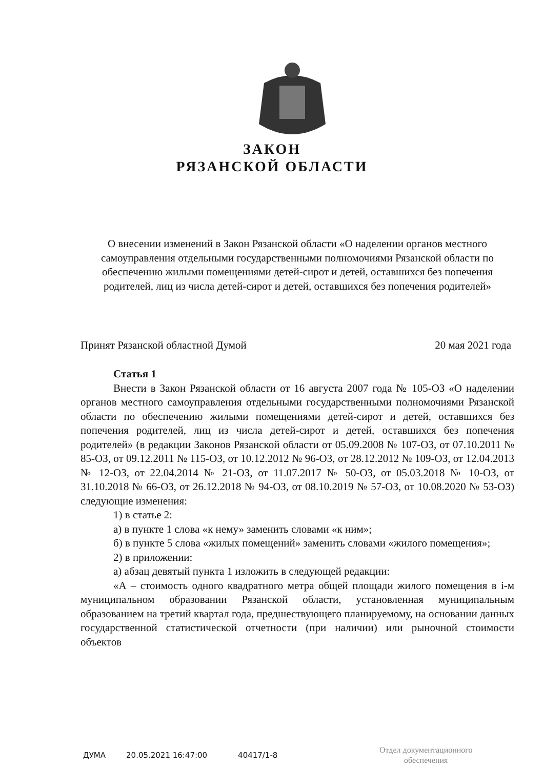ЗАКОН
РЯЗАНСКОЙ ОБЛАСТИ
О внесении изменений в Закон Рязанской области «О наделении органов местного самоуправления отдельными государственными полномочиями Рязанской области по обеспечению жилыми помещениями детей-сирот и детей, оставшихся без попечения родителей, лиц из числа детей-сирот и детей, оставшихся без попечения родителей»
Принят Рязанской областной Думой 20 мая 2021 года
Статья 1
Внести в Закон Рязанской области от 16 августа 2007 года № 105-ОЗ «О наделении органов местного самоуправления отдельными государственными полномочиями Рязанской области по обеспечению жилыми помещениями детей-сирот и детей, оставшихся без попечения родителей, лиц из числа детей-сирот и детей, оставшихся без попечения родителей» (в редакции Законов Рязанской области от 05.09.2008 № 107-ОЗ, от 07.10.2011 № 85-ОЗ, от 09.12.2011 № 115-ОЗ, от 10.12.2012 № 96-ОЗ, от 28.12.2012 № 109-ОЗ, от 12.04.2013 № 12-ОЗ, от 22.04.2014 № 21-ОЗ, от 11.07.2017 № 50-ОЗ, от 05.03.2018 № 10-ОЗ, от 31.10.2018 № 66-ОЗ, от 26.12.2018 № 94-ОЗ, от 08.10.2019 № 57-ОЗ, от 10.08.2020 № 53-ОЗ) следующие изменения:
1) в статье 2:
а) в пункте 1 слова «к нему» заменить словами «к ним»;
б) в пункте 5 слова «жилых помещений» заменить словами «жилого помещения»;
2) в приложении:
а) абзац девятый пункта 1 изложить в следующей редакции:
«А – стоимость одного квадратного метра общей площади жилого помещения в i-м муниципальном образовании Рязанской области, установленная муниципальным образованием на третий квартал года, предшествующего планируемому, на основании данных государственной статистической отчетности (при наличии) или рыночной стоимости объектов
ДУМА 20.05.2021 16:47:00 40417/1-8
Отдел документационного
обеспечения